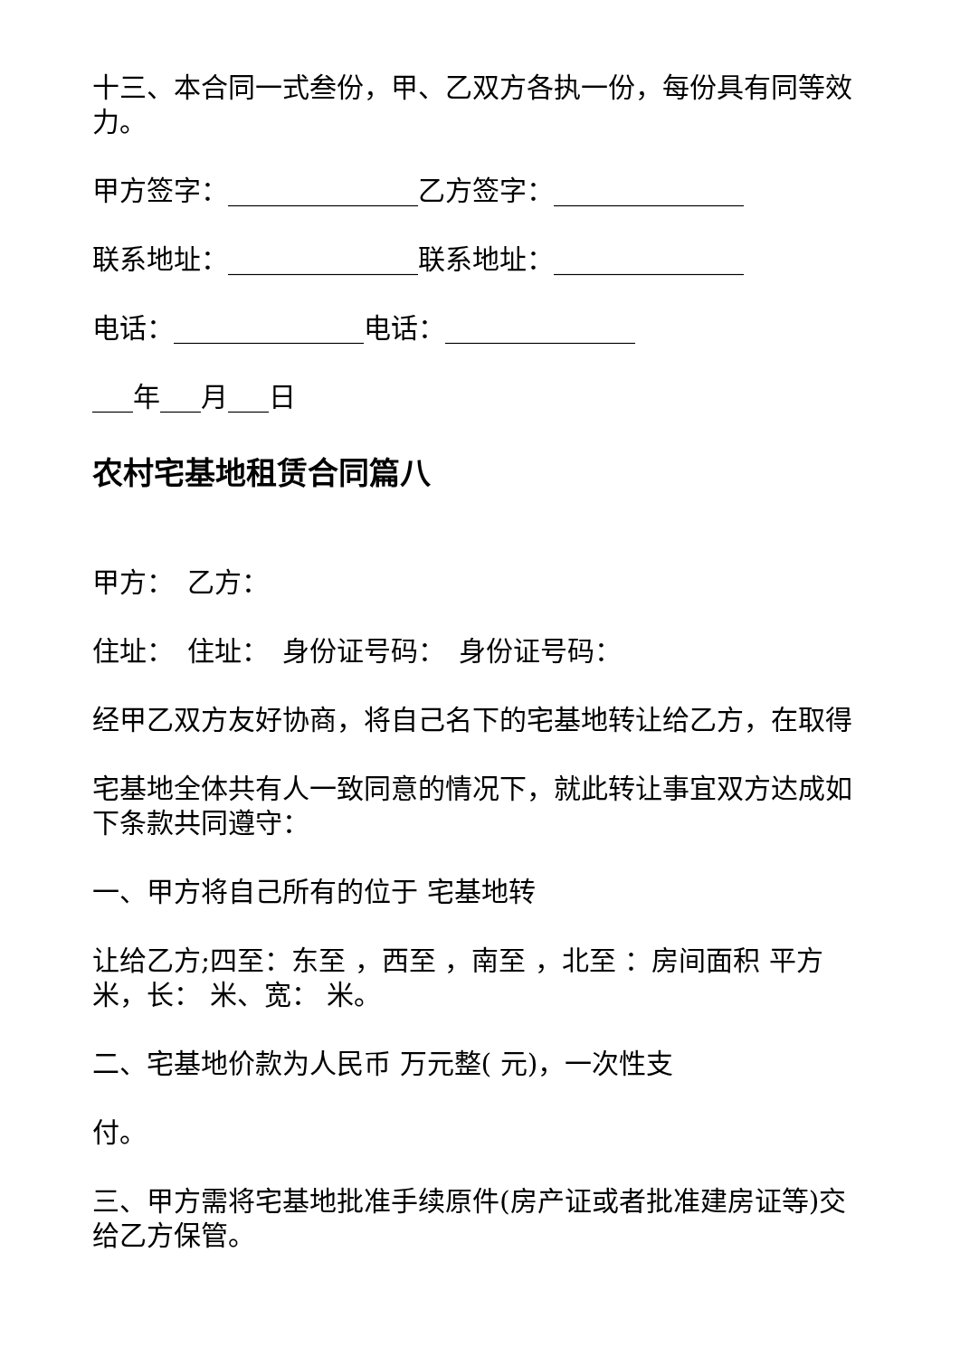十三、本合同一式叁份，甲、乙双方各执一份，每份具有同等效力。
甲方签字：______________乙方签字：______________
联系地址：______________联系地址：______________
电话：______________电话：______________
___年___月___日
农村宅基地租赁合同篇八
甲方：　乙方：
住址：　住址：　身份证号码：　身份证号码：
经甲乙双方友好协商，将自己名下的宅基地转让给乙方，在取得
宅基地全体共有人一致同意的情况下，就此转让事宜双方达成如下条款共同遵守：
一、甲方将自己所有的位于 宅基地转
让给乙方;四至：东至 ，西至 ，南至 ，北至 ：房间面积 平方米，长： 米、宽： 米。
二、宅基地价款为人民币 万元整( 元)，一次性支
付。
三、甲方需将宅基地批准手续原件(房产证或者批准建房证等)交给乙方保管。